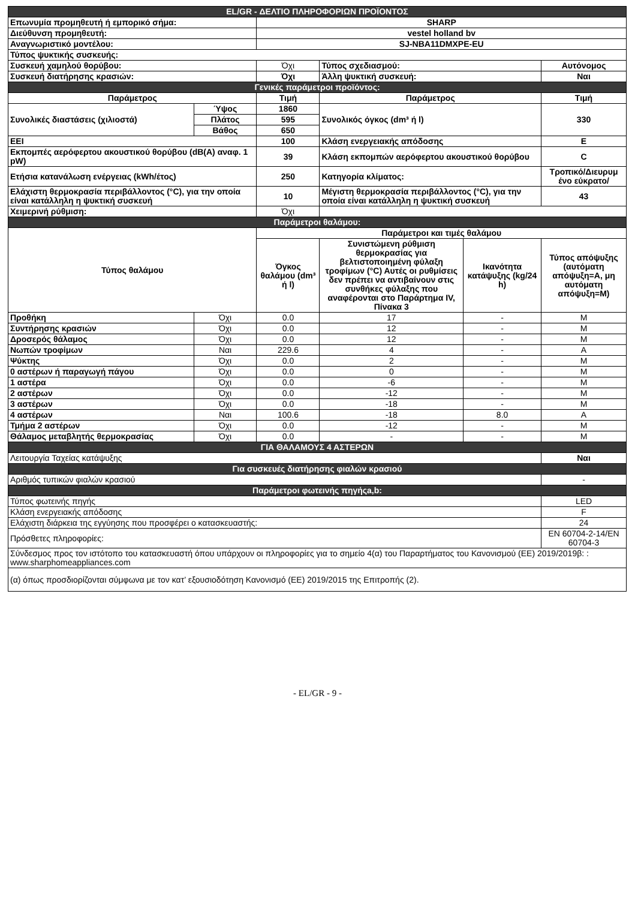| EL/GR - ΔΕΛΤΙΟ ΠΛΗΡΟΦΟΡΙΩΝ ΠΡΟΪΟΝΤΟΣ | | | | | |
| Επωνυμία προμηθευτή ή εμπορικό σήμα: | | SHARP | | | |
| Διεύθυνση προμηθευτή: | | vestel holland bv | | | |
| Αναγνωριστικό μοντέλου: | | SJ-NBA11DMXPE-EU | | | |
| Τύπος ψυκτικής συσκευής: | | | | | |
| Συσκευή χαμηλού θορύβου: | | Όχι | Τύπος σχεδιασμού: | | Αυτόνομος |
| Συσκευή διατήρησης κρασιών: | | Όχι | Άλλη ψυκτική συσκευή: | | Ναι |
| Γενικές παράμετροι προϊόντος: | | | | | |
| Παράμετρος | | Τιμή | Παράμετρος | | Τιμή |
| Συνολικές διαστάσεις (χιλιοστά) | Ύψος | 1860 | Συνολικός όγκος (dm³ ή l) | | 330 |
| | Πλάτος | 595 | | | |
| | Βάθος | 650 | | | |
| EEI | | 100 | Κλάση ενεργειακής απόδοσης | | E |
| Εκπομπές αερόφερτου ακουστικού θορύβου (dB(A) αναφ. 1 pW) | | 39 | Κλάση εκπομπών αερόφερτου ακουστικού θορύβου | | C |
| Ετήσια κατανάλωση ενέργειας (kWh/έτος) | | 250 | Κατηγορία κλίματος: | | Τροπικό/Διευρυμ ένο εύκρατο/ |
| Ελάχιστη θερμοκρασία περιβάλλοντος (°C), για την οποία είναι κατάλληλη η ψυκτική συσκευή | | 10 | Μέγιστη θερμοκρασία περιβάλλοντος (°C), για την οποία είναι κατάλληλη η ψυκτική συσκευή | | 43 |
| Χειμερινή ρύθμιση: | | Όχι | | | |
| Παράμετροι θαλάμου: | | | | | |
| Τύπος θαλάμου | | Παράμετροι και τιμές θαλάμου | | | |
| | | Όγκος θαλάμου (dm³ ή l) | Συνιστώμενη ρύθμιση θερμοκρασίας για βελτιστοποιημένη φύλαξη τροφίμων (°C) Αυτές οι ρυθμίσεις δεν πρέπει να αντιβαίνουν στις συνθήκες φύλαξης που αναφέρονται στο Παράρτημα IV, Πίνακα 3 | Ικανότητα κατάψυξης (kg/24 h) | Τύπος απόψυξης (αυτόματη απόψυξη=A, μη αυτόματη απόψυξη=M) |
| Προθήκη | Όχι | 0.0 | 17 | - | M |
| Συντήρησης κρασιών | Όχι | 0.0 | 12 | - | M |
| Δροσερός θάλαμος | Όχι | 0.0 | 12 | - | M |
| Νωπών τροφίμων | Ναι | 229.6 | 4 | - | A |
| Ψύκτης | Όχι | 0.0 | 2 | - | M |
| 0 αστέρων ή παραγωγή πάγου | Όχι | 0.0 | 0 | - | M |
| 1 αστέρα | Όχι | 0.0 | -6 | - | M |
| 2 αστέρων | Όχι | 0.0 | -12 | - | M |
| 3 αστέρων | Όχι | 0.0 | -18 | - | M |
| 4 αστέρων | Ναι | 100.6 | -18 | 8.0 | A |
| Τμήμα 2 αστέρων | Όχι | 0.0 | -12 | - | M |
| Θάλαμος μεταβλητής θερμοκρασίας | Όχι | 0.0 | - | - | M |
| ΓΙΑ ΘΑΛΑΜΟΥΣ 4 ΑΣΤΕΡΩΝ | | | | | |
| Λειτουργία Ταχείας κατάψυξης | | | | | Ναι |
| Για συσκευές διατήρησης φιαλών κρασιού | | | | | |
| Αριθμός τυπικών φιαλών κρασιού | | | | | - |
| Παράμετροι φωτεινής πηγήςa,b: | | | | | |
| Τύπος φωτεινής πηγής | | | | | LED |
| Κλάση ενεργειακής απόδοσης | | | | | F |
| Ελάχιστη διάρκεια της εγγύησης που προσφέρει ο κατασκευαστής: | | | | | 24 |
| Πρόσθετες πληροφορίες: | | | | | EN 60704-2-14/EN 60704-3 |
| Σύνδεσμος προς τον ιστότοπο του κατασκευαστή όπου υπάρχουν οι πληροφορίες για το σημείο 4(α) του Παραρτήματος του Κανονισμού (ΕΕ) 2019/2019β: : www.sharphomeappliances.com | | | | | |
| (α) όπως προσδιορίζονται σύμφωνα με τον κατ’ εξουσιοδότηση Κανονισμό (ΕΕ) 2019/2015 της Επιτροπής (2). | | | | | |
- EL/GR - 9 -